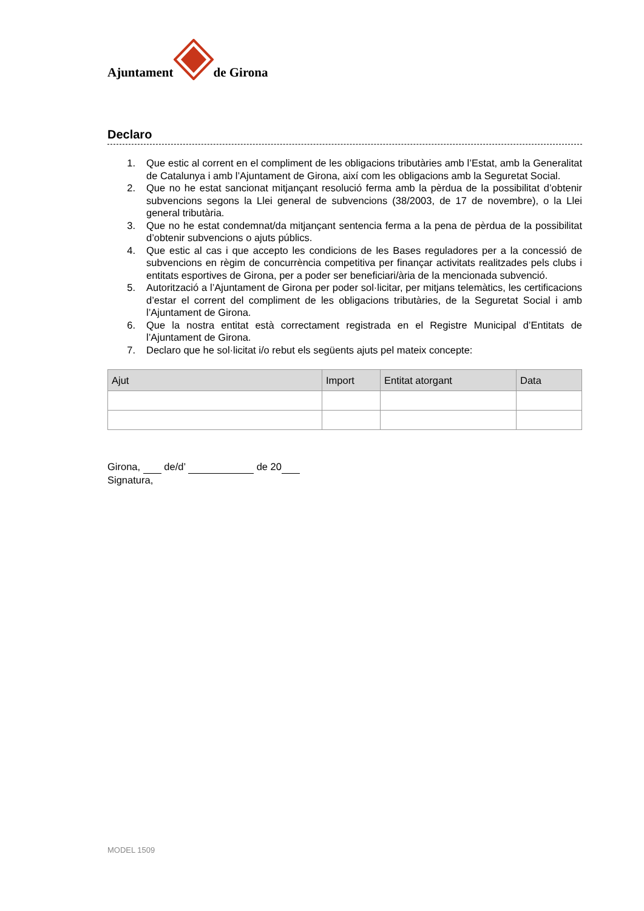Ajuntament de Girona
Declaro
1. Que estic al corrent en el compliment de les obligacions tributàries amb l’Estat, amb la Generalitat de Catalunya i amb l’Ajuntament de Girona, així com les obligacions amb la Seguretat Social.
2. Que no he estat sancionat mitjançant resolució ferma amb la pèrdua de la possibilitat d’obtenir subvencions segons la Llei general de subvencions (38/2003, de 17 de novembre), o la Llei general tributària.
3. Que no he estat condemnat/da mitjançant sentencia ferma a la pena de pèrdua de la possibilitat d’obtenir subvencions o ajuts públics.
4. Que estic al cas i que accepto les condicions de les Bases reguladores per a la concessió de subvencions en règim de concurrència competitiva per finançar activitats realitzades pels clubs i entitats esportives de Girona, per a poder ser beneficiari/ària de la mencionada subvenció.
5. Autorització a l’Ajuntament de Girona per poder sol·licitar, per mitjans telemàtics, les certificacions d’estar el corrent del compliment de les obligacions tributàries, de la Seguretat Social i amb l’Ajuntament de Girona.
6. Que la nostra entitat està correctament registrada en el Registre Municipal d’Entitats de l’Ajuntament de Girona.
7. Declaro que he sol·licitat i/o rebut els següents ajuts pel mateix concepte:
| Ajut | Import | Entitat atorgant | Data |
| --- | --- | --- | --- |
Girona, de/d’ de 20
Signatura,
MODEL 1509